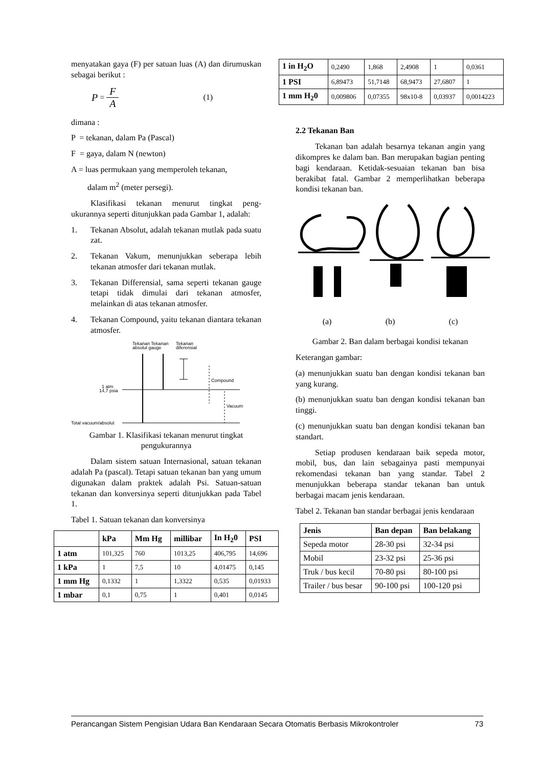menyatakan gaya (F) per satuan luas (A) dan dirumuskan sebagai berikut :
P = F A (1)
dimana :
P = tekanan, dalam Pa (Pascal)
F = gaya, dalam N (newton)
A = luas permukaan yang memperoleh tekanan,
dalam m<sup>2</sup> (meter persegi).
Klasifikasi tekanan menurut tingkat peng-ukurannya seperti ditunjukkan pada Gambar 1, adalah:
1. Tekanan Absolut, adalah tekanan mutlak pada suatu zat.
2. Tekanan Vakum, menunjukkan seberapa lebih tekanan atmosfer dari tekanan mutlak.
3. Tekanan Differensial, sama seperti tekanan gauge tetapi tidak dimulai dari tekanan atmosfer, melainkan di atas tekanan atmosfer.
4. Tekanan Compound, yaitu tekanan diantara tekanan atmosfer.
Tekanan Tekanan
absolut gauge
Tekanan
diferensial
Compound
Vacuum
1 atm
14,7 psia
Total vacuum/absolut
Gambar 1. Klasifikasi tekanan menurut tingkat pengukurannya
Dalam sistem satuan Internasional, satuan tekanan adalah Pa (pascal). Tetapi satuan tekanan ban yang umum digunakan dalam praktek adalah Psi. Satuan-satuan tekanan dan konversinya seperti ditunjukkan pada Tabel 1.
Tabel 1. Satuan tekanan dan konversinya
| | kPa | Mm Hg | millibar | In H<sub>2</sub>0 | PSI |
| --- | --- | --- | --- | --- | --- |
| 1 atm | 101,325 | 760 | 1013,25 | 406,795 | 14,696 |
| 1 kPa | 1 | 7,5 | 10 | 4,01475 | 0,145 |
| 1 mm Hg | 0,1332 | 1 | 1,3322 | 0,535 | 0,01933 |
| 1 mbar | 0,1 | 0,75 | 1 | 0,401 | 0,0145 |
| 1 in H<sub>2</sub>O | 0,2490 | 1,868 | 2,4908 | 1 | 0,0361 |
| 1 PSI | 6,89473 | 51,7148 | 68,9473 | 27,6807 | 1 |
| 1 mm H<sub>2</sub>0 | 0,009806 | 0,07355 | 98x10-8 | 0,03937 | 0,0014223 |
2.2 Tekanan Ban
Tekanan ban adalah besarnya tekanan angin yang dikompres ke dalam ban. Ban merupakan bagian penting bagi kendaraan. Ketidak-sesuaian tekanan ban bisa berakibat fatal. Gambar 2 memperlihatkan beberapa kondisi tekanan ban.
(a) (b) (c)
Gambar 2. Ban dalam berbagai kondisi tekanan
Keterangan gambar:
(a) menunjukkan suatu ban dengan kondisi tekanan ban yang kurang.
(b) menunjukkan suatu ban dengan kondisi tekanan ban tinggi.
(c) menunjukkan suatu ban dengan kondisi tekanan ban standart.
Setiap produsen kendaraan baik sepeda motor, mobil, bus, dan lain sebagainya pasti mempunyai rekomendasi tekanan ban yang standar. Tabel 2 menunjukkan beberapa standar tekanan ban untuk berbagai macam jenis kendaraan.
Tabel 2. Tekanan ban standar berbagai jenis kendaraan
| Jenis | Ban depan | Ban belakang |
| --- | --- | --- |
| Sepeda motor | 28-30 psi | 32-34 psi |
| Mobil | 23-32 psi | 25-36 psi |
| Truk / bus kecil | 70-80 psi | 80-100 psi |
| Trailer / bus besar | 90-100 psi | 100-120 psi |
Perancangan Sistem Pengisian Udara Ban Kendaraan Secara Otomatis Berbasis Mikrokontroler 73